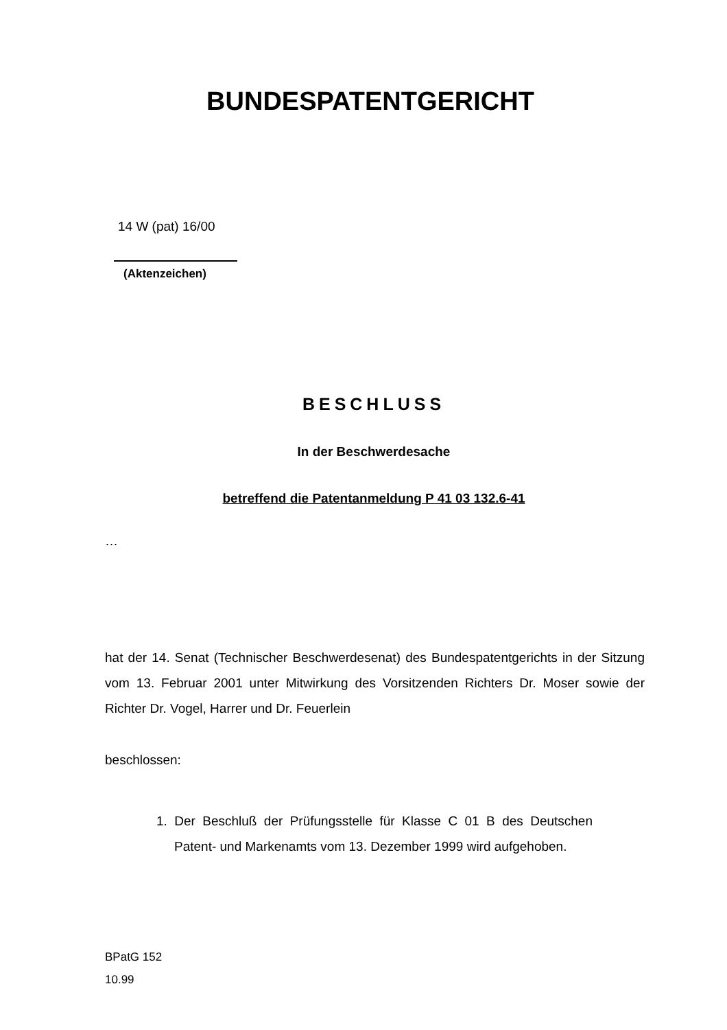BUNDESPATENTGERICHT
14 W (pat) 16/00
(Aktenzeichen)
BESCHLUSS
In der Beschwerdesache
betreffend die Patentanmeldung P 41 03 132.6-41
…
hat der 14. Senat (Technischer Beschwerdesenat) des Bundespatentgerichts in der Sitzung vom 13. Februar 2001 unter Mitwirkung des Vorsitzenden Richters Dr. Moser sowie der Richter Dr. Vogel, Harrer und Dr. Feuerlein
beschlossen:
1. Der Beschluß der Prüfungsstelle für Klasse C 01 B des Deutschen Patent- und Markenamts vom 13. Dezember 1999 wird aufgehoben.
BPatG 152
10.99